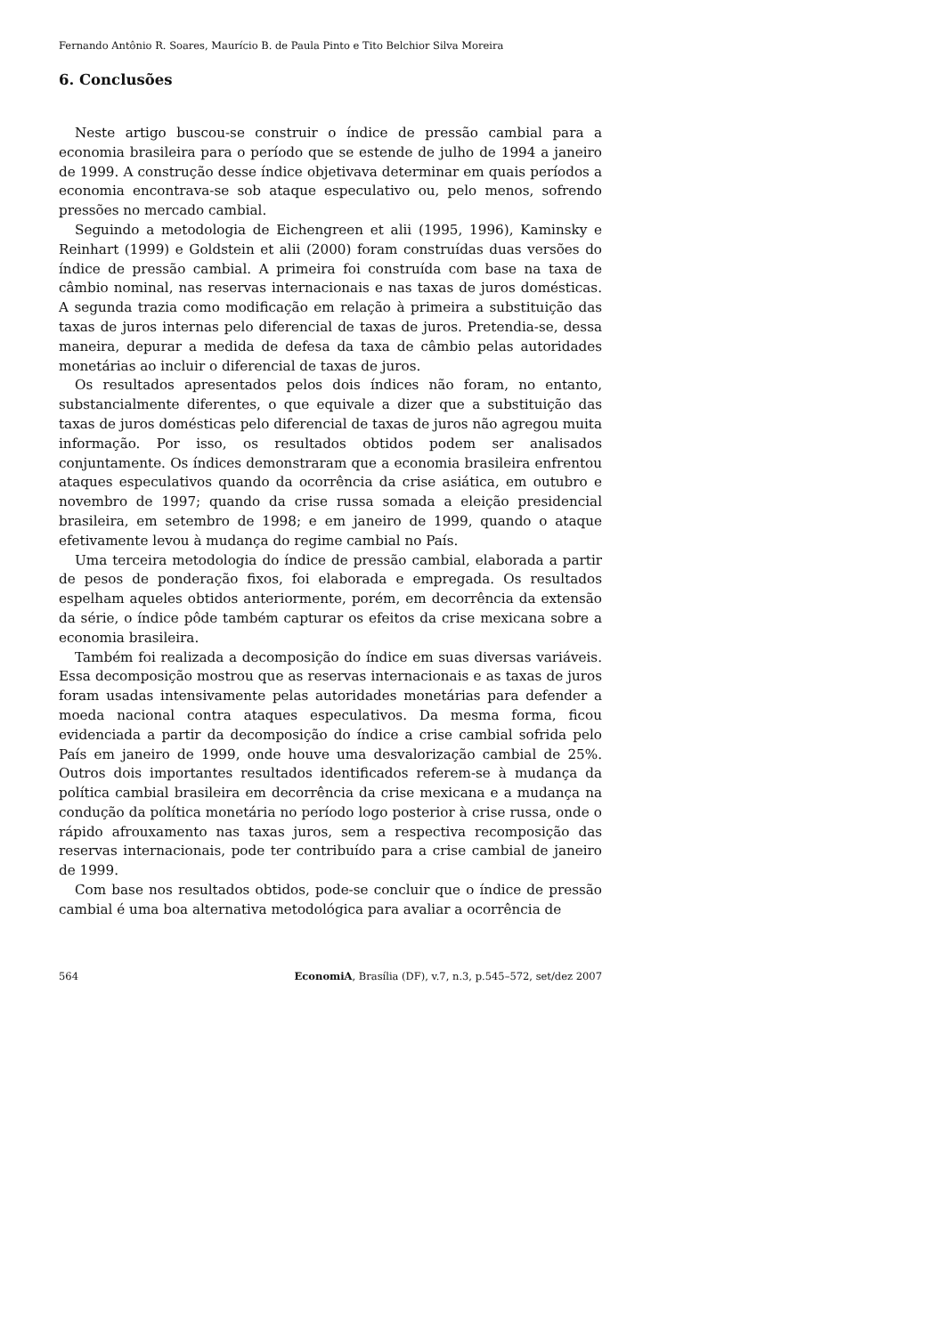Fernando Antônio R. Soares, Maurício B. de Paula Pinto e Tito Belchior Silva Moreira
6. Conclusões
Neste artigo buscou-se construir o índice de pressão cambial para a economia brasileira para o período que se estende de julho de 1994 a janeiro de 1999. A construção desse índice objetivava determinar em quais períodos a economia encontrava-se sob ataque especulativo ou, pelo menos, sofrendo pressões no mercado cambial.
Seguindo a metodologia de Eichengreen et alii (1995, 1996), Kaminsky e Reinhart (1999) e Goldstein et alii (2000) foram construídas duas versões do índice de pressão cambial. A primeira foi construída com base na taxa de câmbio nominal, nas reservas internacionais e nas taxas de juros domésticas. A segunda trazia como modificação em relação à primeira a substituição das taxas de juros internas pelo diferencial de taxas de juros. Pretendia-se, dessa maneira, depurar a medida de defesa da taxa de câmbio pelas autoridades monetárias ao incluir o diferencial de taxas de juros.
Os resultados apresentados pelos dois índices não foram, no entanto, substancialmente diferentes, o que equivale a dizer que a substituição das taxas de juros domésticas pelo diferencial de taxas de juros não agregou muita informação. Por isso, os resultados obtidos podem ser analisados conjuntamente. Os índices demonstraram que a economia brasileira enfrentou ataques especulativos quando da ocorrência da crise asiática, em outubro e novembro de 1997; quando da crise russa somada a eleição presidencial brasileira, em setembro de 1998; e em janeiro de 1999, quando o ataque efetivamente levou à mudança do regime cambial no País.
Uma terceira metodologia do índice de pressão cambial, elaborada a partir de pesos de ponderação fixos, foi elaborada e empregada. Os resultados espelham aqueles obtidos anteriormente, porém, em decorrência da extensão da série, o índice pôde também capturar os efeitos da crise mexicana sobre a economia brasileira.
Também foi realizada a decomposição do índice em suas diversas variáveis. Essa decomposição mostrou que as reservas internacionais e as taxas de juros foram usadas intensivamente pelas autoridades monetárias para defender a moeda nacional contra ataques especulativos. Da mesma forma, ficou evidenciada a partir da decomposição do índice a crise cambial sofrida pelo País em janeiro de 1999, onde houve uma desvalorização cambial de 25%. Outros dois importantes resultados identificados referem-se à mudança da política cambial brasileira em decorrência da crise mexicana e a mudança na condução da política monetária no período logo posterior à crise russa, onde o rápido afrouxamento nas taxas juros, sem a respectiva recomposição das reservas internacionais, pode ter contribuído para a crise cambial de janeiro de 1999.
Com base nos resultados obtidos, pode-se concluir que o índice de pressão cambial é uma boa alternativa metodológica para avaliar a ocorrência de
564 EconomiA, Brasília (DF), v.7, n.3, p.545–572, set/dez 2007